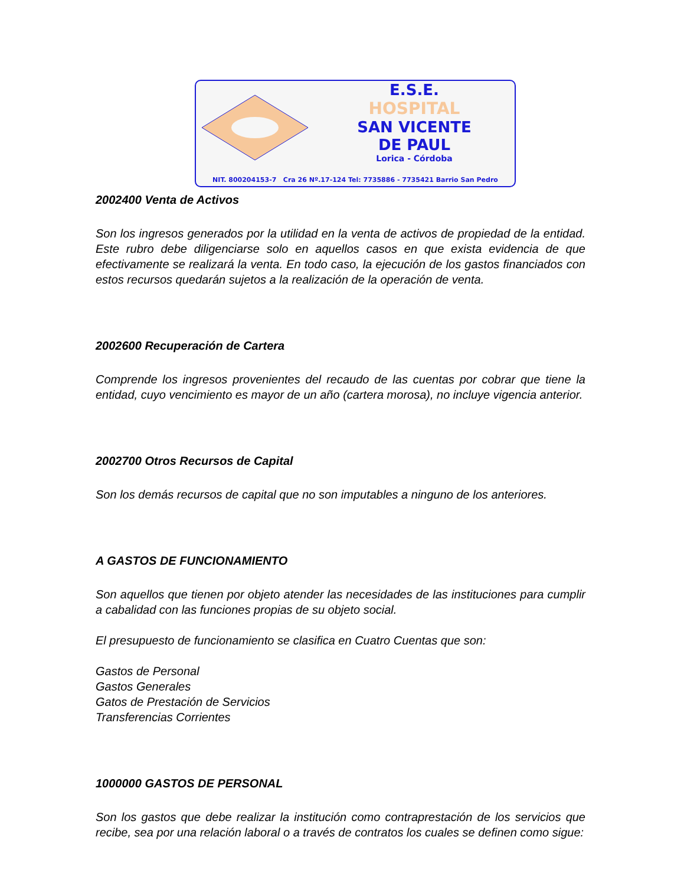E.S.E.
HOSPITAL
SAN VICENTE
DE PAUL
Lorica - Córdoba
NIT. 800204153-7 Cra 26 Nº.17-124 Tel: 7735886 - 7735421 Barrio San Pedro
2002400 Venta de Activos
Son los ingresos generados por la utilidad en la venta de activos de propiedad de la entidad. Este rubro debe diligenciarse solo en aquellos casos en que exista evidencia de que efectivamente se realizará la venta. En todo caso, la ejecución de los gastos financiados con estos recursos quedarán sujetos a la realización de la operación de venta.
2002600 Recuperación de Cartera
Comprende los ingresos provenientes del recaudo de las cuentas por cobrar que tiene la entidad, cuyo vencimiento es mayor de un año (cartera morosa), no incluye vigencia anterior.
2002700 Otros Recursos de Capital
Son los demás recursos de capital que no son imputables a ninguno de los anteriores.
A GASTOS DE FUNCIONAMIENTO
Son aquellos que tienen por objeto atender las necesidades de las instituciones para cumplir a cabalidad con las funciones propias de su objeto social.
El presupuesto de funcionamiento se clasifica en Cuatro Cuentas que son:
Gastos de Personal
Gastos Generales
Gatos de Prestación de Servicios
Transferencias Corrientes
1000000 GASTOS DE PERSONAL
Son los gastos que debe realizar la institución como contraprestación de los servicios que recibe, sea por una relación laboral o a través de contratos los cuales se definen como sigue: